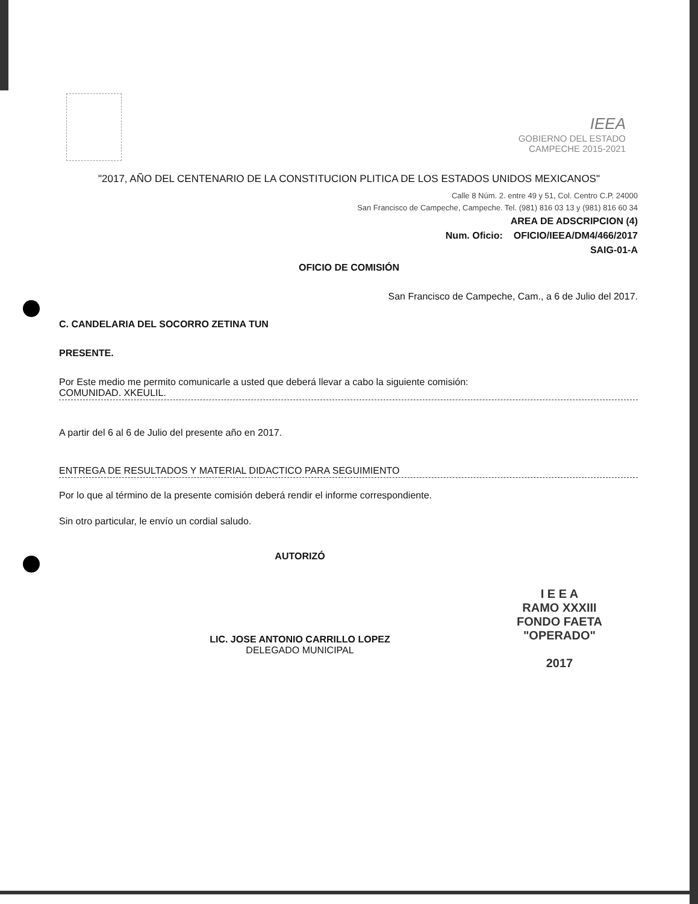IEEA
GOBIERNO DEL ESTADO
CAMPECHE 2015-2021
"2017, AÑO DEL CENTENARIO DE LA CONSTITUCION PLITICA DE LOS ESTADOS UNIDOS MEXICANOS"
Calle 8 Núm. 2. entre 49 y 51, Col. Centro C.P. 24000
San Francisco de Campeche, Campeche. Tel. (981) 816 03 13 y (981) 816 60 34
AREA DE ADSCRIPCION (4)
Num. Oficio: OFICIO/IEEA/DM4/466/2017
SAIG-01-A
OFICIO DE COMISIÓN
San Francisco de Campeche, Cam., a 6 de Julio del 2017.
C. CANDELARIA DEL SOCORRO ZETINA TUN
PRESENTE.
Por Este medio me permito comunicarle a usted que deberá llevar a cabo la siguiente comisión:
COMUNIDAD. XKEULIL.
A partir del 6 al 6 de Julio del presente año en 2017.
ENTREGA DE RESULTADOS Y MATERIAL DIDACTICO PARA SEGUIMIENTO
Por lo que al término de la presente comisión deberá rendir el informe correspondiente.
Sin otro particular, le envío un cordial saludo.
AUTORIZÓ
LIC. JOSE ANTONIO CARRILLO LOPEZ
DELEGADO MUNICIPAL
I E E A
RAMO XXXIII
FONDO FAETA
"OPERADO"
2017